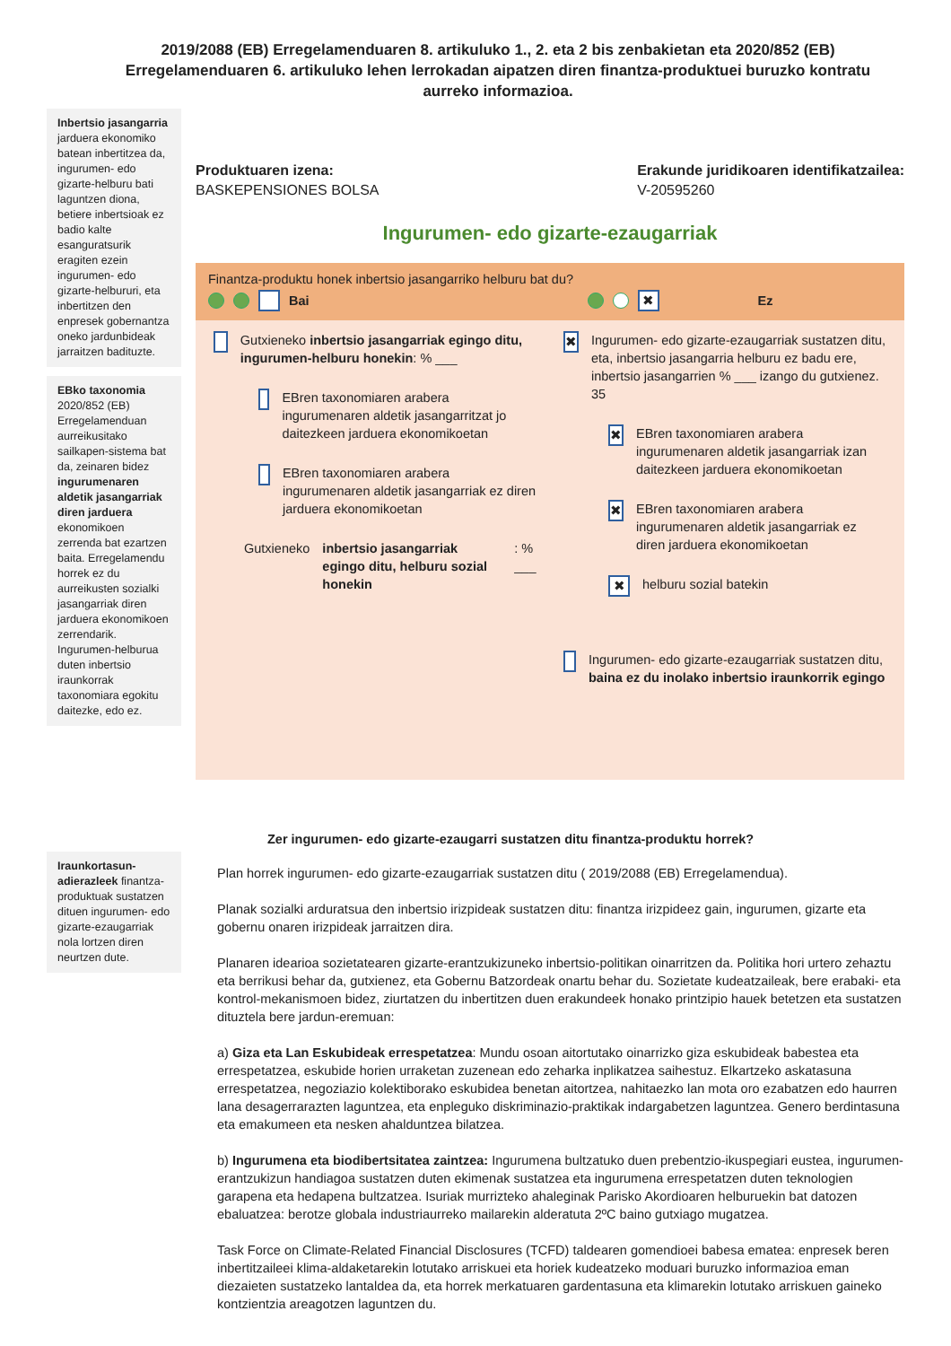2019/2088 (EB) Erregelamenduaren 8. artikuluko 1., 2. eta 2 bis zenbakietan eta 2020/852 (EB) Erregelamenduaren 6. artikuluko lehen lerrokadan aipatzen diren finantza-produktuei buruzko kontratu aurreko informazioa.
Inbertsio jasangarria jarduera ekonomiko batean inbertitzea da, ingurumen- edo gizarte-helburu bati laguntzen diona, betiere inbertsioak ez badio kalte esanguratsurik eragiten ezein ingurumen- edo gizarte-helbururi, eta inbertitzen den enpresek gobernantza oneko jardunbideak jarraitzen badituzte.
EBko taxonomia 2020/852 (EB) Erregelamenduan aurreikusitako sailkapen-sistema bat da, zeinaren bidez ingurumenaren aldetik jasangarriak diren jarduera ekonomikoen zerrenda bat ezartzen baita. Erregelamendu horrek ez du aurreikusten sozialki jasangarriak diren jarduera ekonomikoen zerrendarik. Ingurumen-helburua duten inbertsio iraunkorrak taxonomiara egokitu daitezke, edo ez.
Iraunkortasun-adierazleek finantza-produktuak sustatzen dituen ingurumen- edo gizarte-ezaugarriak nola lortzen diren neurtzen dute.
Produktuaren izena:
BASKEPENSIONES BOLSA
Erakunde juridikoaren identifikatzailea:
V-20595260
Ingurumen- edo gizarte-ezaugarriak
Finantza-produktu honek inbertsio jasangarriko helburu bat du?
Bai ✖ Ez
Gutxieneko inbertsio jasangarriak egingo ditu, ingurumen-helburu honekin: % ___
EBren taxonomiaren arabera ingurumenaren aldetik jasangarritzat jo daitezkeen jarduera ekonomikoetan
EBren taxonomiaren arabera ingurumenaren aldetik jasangarriak ez diren jarduera ekonomikoetan
Gutxieneko inbertsio jasangarriak egingo ditu, helburu sozial honekin: % ___
✖
Ingurumen- edo gizarte-ezaugarriak sustatzen ditu, eta, inbertsio jasangarria helburu ez badu ere, inbertsio jasangarrien % ___ izango du gutxienez.
35
✖
EBren taxonomiaren arabera ingurumenaren aldetik jasangarriak izan daitezkeen jarduera ekonomikoetan
✖
EBren taxonomiaren arabera ingurumenaren aldetik jasangarriak ez diren jarduera ekonomikoetan
✖
helburu sozial batekin
Ingurumen- edo gizarte-ezaugarriak sustatzen ditu, baina ez du inolako inbertsio iraunkorrik egingo
Zer ingurumen- edo gizarte-ezaugarri sustatzen ditu finantza-produktu horrek?
Plan horrek ingurumen- edo gizarte-ezaugarriak sustatzen ditu ( 2019/2088 (EB) Erregelamendua).
Planak sozialki arduratsua den inbertsio irizpideak sustatzen ditu: finantza irizpideez gain, ingurumen, gizarte eta gobernu onaren irizpideak jarraitzen dira.
Planaren idearioa sozietatearen gizarte-erantzukizuneko inbertsio-politikan oinarritzen da. Politika hori urtero zehaztu eta berrikusi behar da, gutxienez, eta Gobernu Batzordeak onartu behar du. Sozietate kudeatzaileak, bere erabaki- eta kontrol-mekanismoen bidez, ziurtatzen du inbertitzen duen erakundeek honako printzipio hauek betetzen eta sustatzen dituztela bere jardun-eremuan:
a) Giza eta Lan Eskubideak errespetatzea: Mundu osoan aitortutako oinarrizko giza eskubideak babestea eta errespetatzea, eskubide horien urraketan zuzenean edo zeharka inplikatzea saihestuz. Elkartzeko askatasuna errespetatzea, negoziazio kolektiborako eskubidea benetan aitortzea, nahitaezko lan mota oro ezabatzen edo haurren lana desagerrarazten laguntzea, eta enpleguko diskriminazio-praktikak indargabetzen laguntzea. Genero berdintasuna eta emakumeen eta nesken ahalduntzea bilatzea.
b) Ingurumena eta biodibertsitatea zaintzea: Ingurumena bultzatuko duen prebentzio-ikuspegiari eustea, ingurumen-erantzukizun handiagoa sustatzen duten ekimenak sustatzea eta ingurumena errespetatzen duten teknologien garapena eta hedapena bultzatzea. Isuriak murrizteko ahaleginak Parisko Akordioaren helburuekin bat datozen ebaluatzea: berotze globala industriaurreko mailarekin alderatuta 2ºC baino gutxiago mugatzea.
Task Force on Climate-Related Financial Disclosures (TCFD) taldearen gomendioei babesa ematea: enpresek beren inbertitzaileei klima-aldaketarekin lotutako arriskuei eta horiek kudeatzeko moduari buruzko informazioa eman diezaieten sustatzeko lantaldea da, eta horrek merkatuaren gardentasuna eta klimarekin lotutako arriskuen gaineko kontzientzia areagotzen laguntzen du.